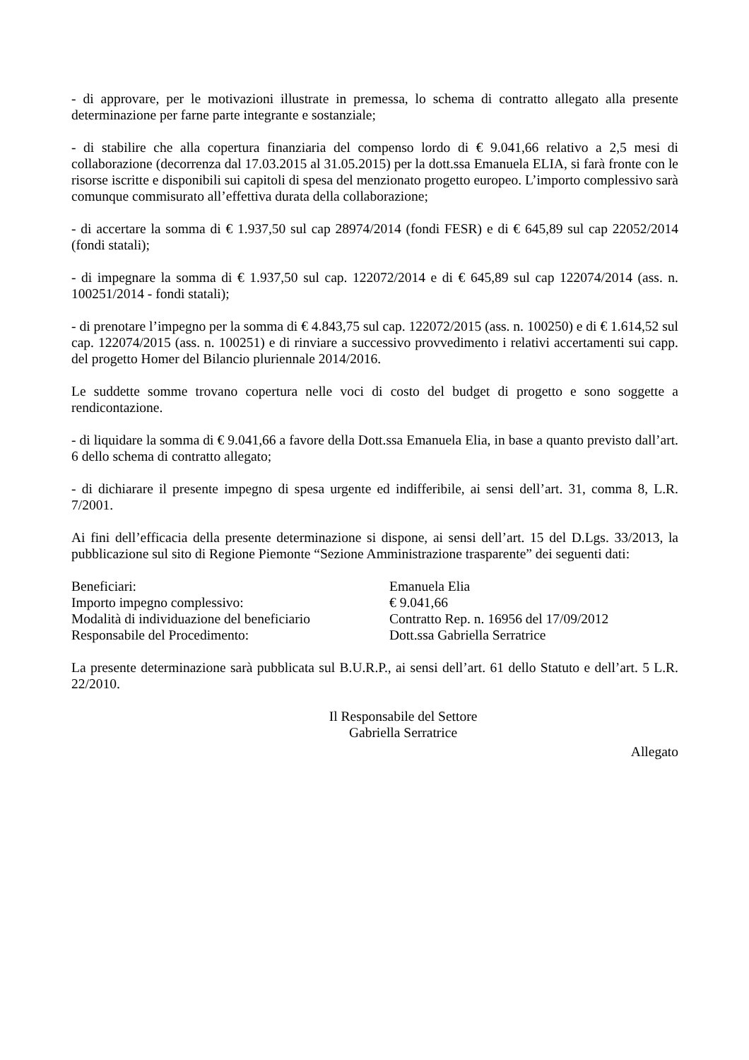- di approvare, per le motivazioni illustrate in premessa, lo schema di contratto allegato alla presente determinazione per farne parte integrante e sostanziale;
- di stabilire che alla copertura finanziaria del compenso lordo di € 9.041,66 relativo a 2,5 mesi di collaborazione (decorrenza dal 17.03.2015 al 31.05.2015) per la dott.ssa Emanuela ELIA, si farà fronte con le risorse iscritte e disponibili sui capitoli di spesa del menzionato progetto europeo. L’importo complessivo sarà comunque commisurato all’effettiva durata della collaborazione;
- di accertare la somma di € 1.937,50 sul cap 28974/2014 (fondi FESR) e di € 645,89 sul cap 22052/2014 (fondi statali);
- di impegnare la somma di € 1.937,50 sul cap. 122072/2014 e di € 645,89 sul cap 122074/2014 (ass. n. 100251/2014 - fondi statali);
- di prenotare l’impegno per la somma di € 4.843,75 sul cap. 122072/2015 (ass. n. 100250) e di € 1.614,52 sul cap. 122074/2015 (ass. n. 100251) e di rinviare a successivo provvedimento i relativi accertamenti sui capp. del progetto Homer del Bilancio pluriennale 2014/2016.
Le suddette somme trovano copertura nelle voci di costo del budget di progetto e sono soggette a rendicontazione.
- di liquidare la somma di € 9.041,66 a favore della Dott.ssa Emanuela Elia, in base a quanto previsto dall’art. 6 dello schema di contratto allegato;
- di dichiarare il presente impegno di spesa urgente ed indifferibile, ai sensi dell’art. 31, comma 8, L.R. 7/2001.
Ai fini dell’efficacia della presente determinazione si dispone, ai sensi dell’art. 15 del D.Lgs. 33/2013, la pubblicazione sul sito di Regione Piemonte “Sezione Amministrazione trasparente” dei seguenti dati:
| Beneficiari: | Emanuela Elia |
| Importo impegno complessivo: | € 9.041,66 |
| Modalità di individuazione del beneficiario | Contratto Rep. n. 16956 del 17/09/2012 |
| Responsabile del Procedimento: | Dott.ssa Gabriella Serratrice |
La presente determinazione sarà pubblicata sul B.U.R.P., ai sensi dell’art. 61 dello Statuto e dell’art. 5 L.R. 22/2010.
Il Responsabile del Settore
Gabriella Serratrice
Allegato